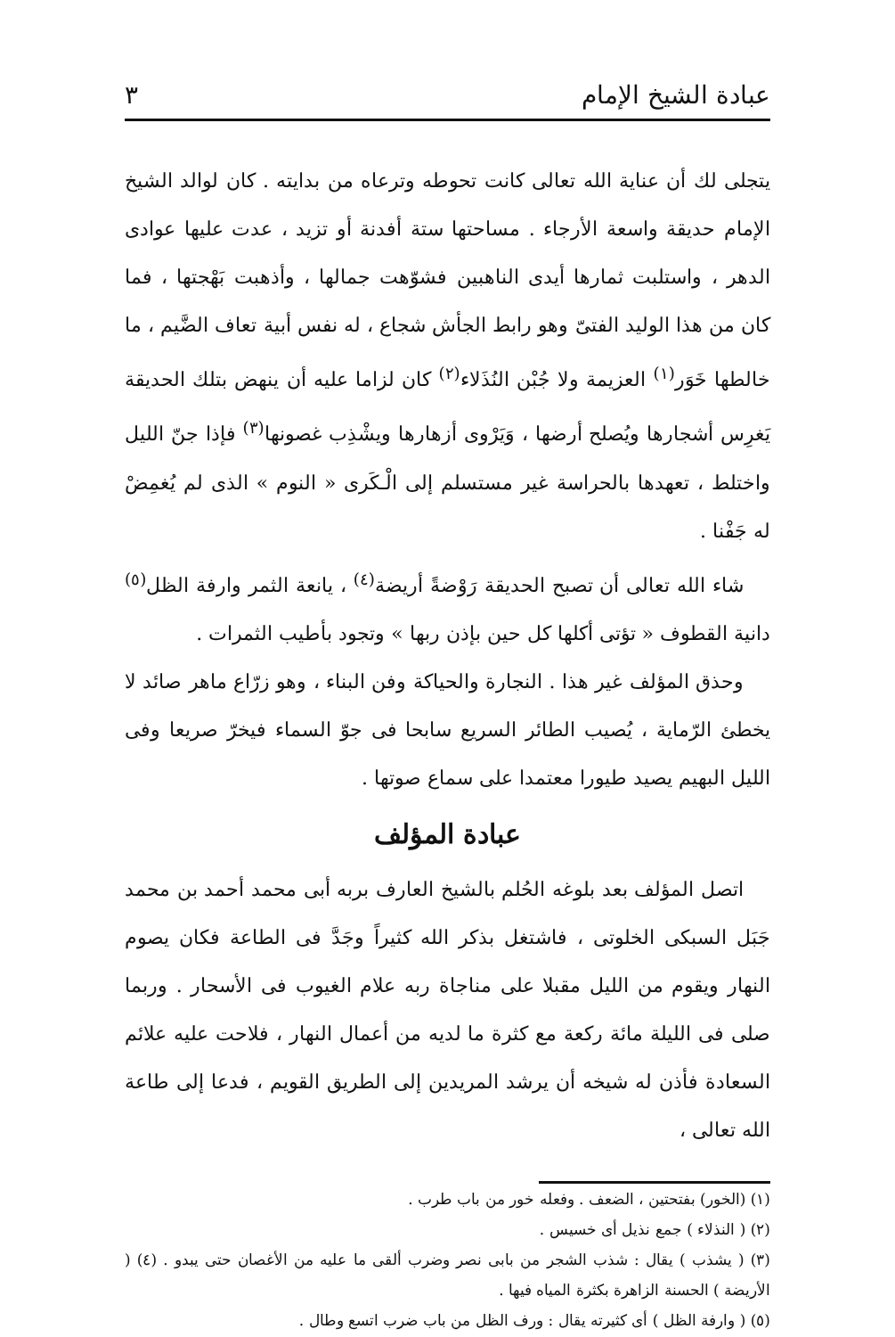عبادة الشيخ الإمام ٣
يتجلى لك أن عناية الله تعالى كانت تحوطه وترعاه من بدايته . كان لوالد الشيخ الإمام حديقة واسعة الأرجاء . مساحتها ستة أفدنة أو تزيد ، عدت عليها عوادى الدهر ، واستلبت ثمارها أيدى الناهبين فشوّهت جمالها ، وأذهبت بَهْجتها ، فما كان من هذا الوليد الفتىّ وهو رابط الجأش شجاع ، له نفس أبية تعاف الضَّيم ، ما خالطها خَوَر<sup>(١)</sup> العزيمة ولا جُبْن النُذَلاء<sup>(٢)</sup> كان لزاما عليه أن ينهض بتلك الحديقة يَغرِس أشجارها ويُصلح أرضها ، وَيَرْوى أزهارها ويشْذِب غصونها<sup>(٣)</sup> فإذا جنّ الليل واختلط ، تعهدها بالحراسة غير مستسلم إلى الْـكَرى « النوم » الذى لم يُغمِضْ له جَفْنا .
شاء الله تعالى أن تصبح الحديقة رَوْضةً أريضة<sup>(٤)</sup> ، يانعة الثمر وارفة الظل<sup>(٥)</sup> دانية القطوف « تؤتى أكلها كل حين بإذن ربها » وتجود بأطيب الثمرات .
وحذق المؤلف غير هذا . النجارة والحياكة وفن البناء ، وهو زرّاع ماهر صائد لا يخطئ الرّماية ، يُصيب الطائر السريع سابحا فى جوّ السماء فيخرّ صريعا وفى الليل البهيم يصيد طيورا معتمدا على سماع صوتها .
عبادة المؤلف
اتصل المؤلف بعد بلوغه الحُلم بالشيخ العارف بربه أبى محمد أحمد بن محمد جَبَل السبكى الخلوتى ، فاشتغل بذكر الله كثيراً وجَدَّ فى الطاعة فكان يصوم النهار ويقوم من الليل مقبلا على مناجاة ربه علام الغيوب فى الأسحار . وربما صلى فى الليلة مائة ركعة مع كثرة ما لديه من أعمال النهار ، فلاحت عليه علائم السعادة فأذن له شيخه أن يرشد المريدين إلى الطريق القويم ، فدعا إلى طاعة الله تعالى ،
(١) (الخور) بفتحتين ، الضعف . وفعله خور من باب طرب .
(٢) ( النذلاء ) جمع نذيل أى خسيس .
(٣) ( يشذب ) يقال : شذب الشجر من بابى نصر وضرب ألقى ما عليه من الأغصان حتى يبدو . (٤) ( الأريضة ) الحسنة الزاهرة بكثرة المياه فيها .
(٥) ( وارفة الظل ) أى كثيرته يقال : ورف الظل من باب ضرب اتسع وطال .